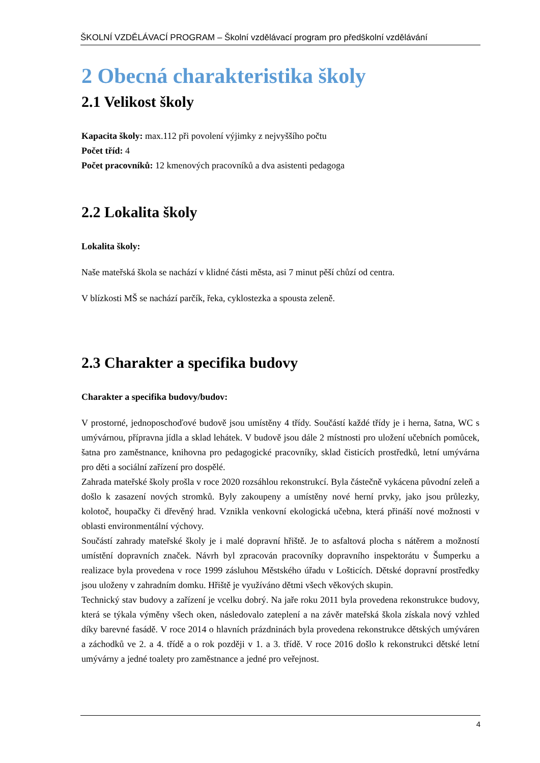ŠKOLNÍ VZDĚLÁVACÍ PROGRAM – Školní vzdělávací program pro předškolní vzdělávání
2 Obecná charakteristika školy
2.1 Velikost školy
Kapacita školy: max.112 při povolení výjimky z nejvyššího počtu
Počet tříd: 4
Počet pracovníků: 12 kmenových pracovníků a dva asistenti pedagoga
2.2 Lokalita školy
Lokalita školy:
Naše mateřská škola se nachází v klidné části města, asi 7 minut pěší chůzí od centra.
V blízkosti MŠ se nachází parčík, řeka, cyklostezka a spousta zeleně.
2.3 Charakter a specifika budovy
Charakter a specifika budovy/budov:
V prostorné, jednoposchoďové budově jsou umístěny 4 třídy. Součástí každé třídy je i herna, šatna, WC s umývárnou, přípravna jídla a sklad lehátek. V budově jsou dále 2 místnosti pro uložení učebních pomůcek, šatna pro zaměstnance, knihovna pro pedagogické pracovníky, sklad čisticích prostředků, letní umývárna pro děti a sociální zařízení pro dospělé.
Zahrada mateřské školy prošla v roce 2020 rozsáhlou rekonstrukcí. Byla částečně vykácena původní zeleň a došlo k zasazení nových stromků. Byly zakoupeny a umístěny nové herní prvky, jako jsou průlezky, kolotoč, houpačky či dřevěný hrad. Vznikla venkovní ekologická učebna, která přináší nové možnosti v oblasti environmentální výchovy.
Součástí zahrady mateřské školy je i malé dopravní hřiště. Je to asfaltová plocha s nátěrem a možností umístění dopravních značek. Návrh byl zpracován pracovníky dopravního inspektorátu v Šumperku a realizace byla provedena v roce 1999 zásluhou Městského úřadu v Lošticích. Dětské dopravní prostředky jsou uloženy v zahradním domku. Hřiště je využíváno dětmi všech věkových skupin.
Technický stav budovy a zařízení je vcelku dobrý. Na jaře roku 2011 byla provedena rekonstrukce budovy, která se týkala výměny všech oken, následovalo zateplení a na závěr mateřská škola získala nový vzhled díky barevné fasádě. V roce 2014 o hlavních prázdninách byla provedena rekonstrukce dětských umýváren a záchodků ve 2. a 4. třídě a o rok později v 1. a 3. třídě. V roce 2016 došlo k rekonstrukci dětské letní umývárny a jedné toalety pro zaměstnance a jedné pro veřejnost.
4